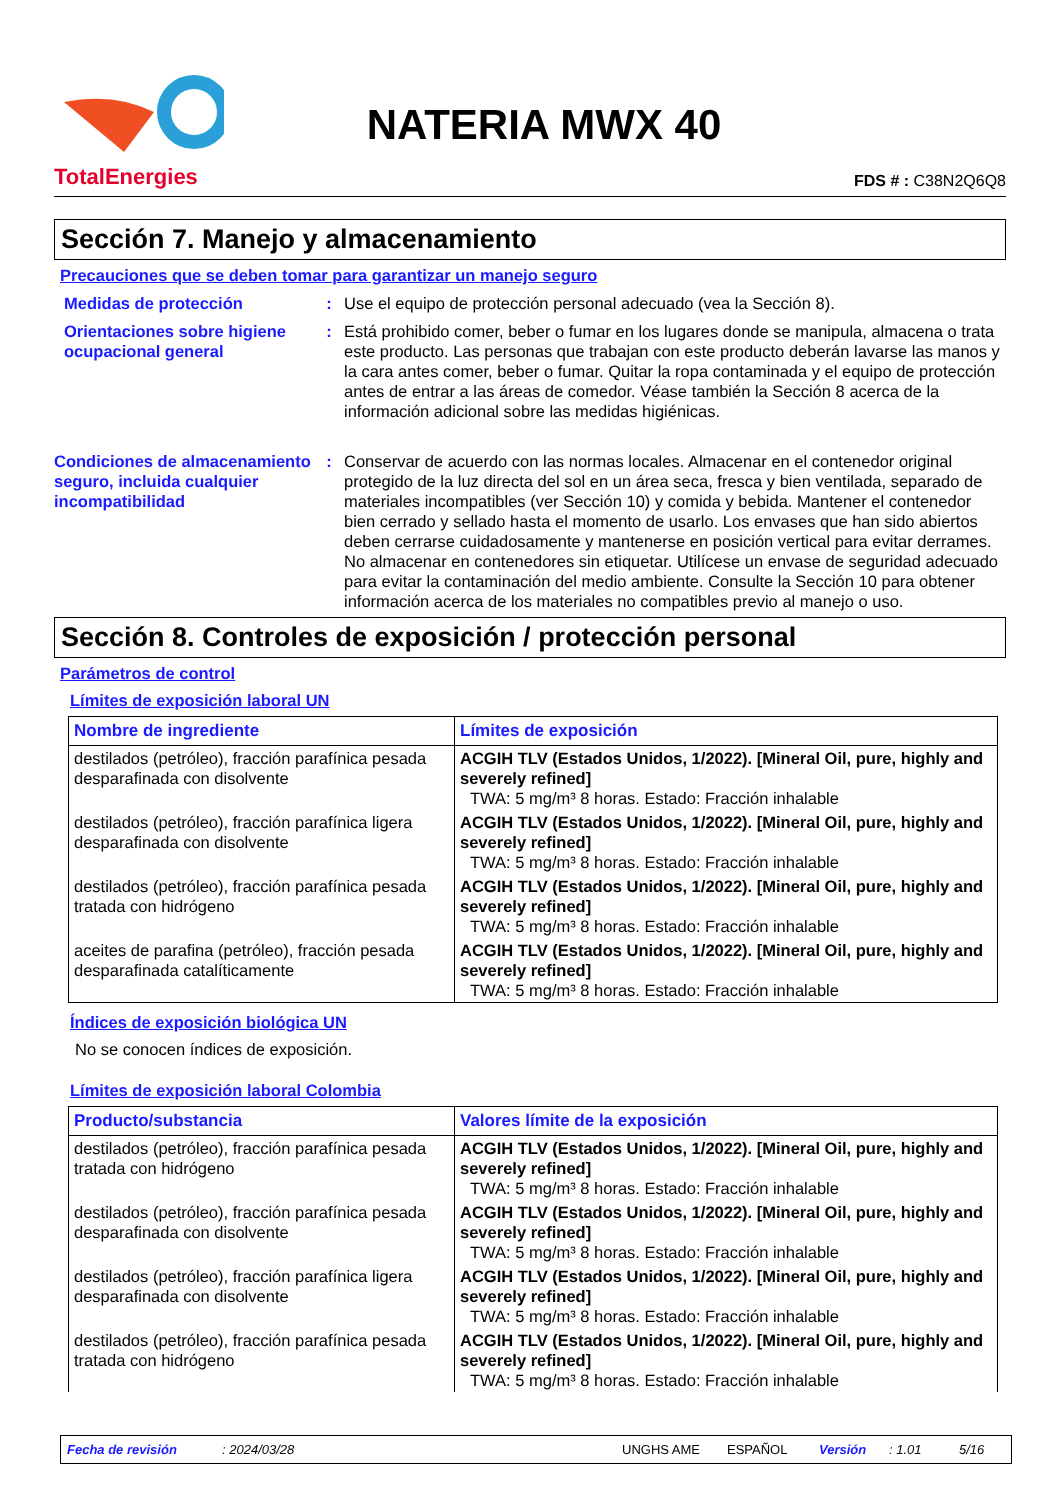TotalEnergies
NATERIA MWX 40
FDS # : C38N2Q6Q8
Sección 7. Manejo y almacenamiento
Precauciones que se deben tomar para garantizar un manejo seguro
Medidas de protección : Use el equipo de protección personal adecuado (vea la Sección 8).
Orientaciones sobre higiene ocupacional general
: Está prohibido comer, beber o fumar en los lugares donde se manipula, almacena o trata este producto. Las personas que trabajan con este producto deberán lavarse las manos y la cara antes comer, beber o fumar. Quitar la ropa contaminada y el equipo de protección antes de entrar a las áreas de comedor. Véase también la Sección 8 acerca de la información adicional sobre las medidas higiénicas.
Condiciones de almacenamiento seguro, incluida cualquier incompatibilidad
: Conservar de acuerdo con las normas locales. Almacenar en el contenedor original protegido de la luz directa del sol en un área seca, fresca y bien ventilada, separado de materiales incompatibles (ver Sección 10) y comida y bebida. Mantener el contenedor bien cerrado y sellado hasta el momento de usarlo. Los envases que han sido abiertos deben cerrarse cuidadosamente y mantenerse en posición vertical para evitar derrames. No almacenar en contenedores sin etiquetar. Utilícese un envase de seguridad adecuado para evitar la contaminación del medio ambiente. Consulte la Sección 10 para obtener información acerca de los materiales no compatibles previo al manejo o uso.
Sección 8. Controles de exposición / protección personal
Parámetros de control
Límites de exposición laboral UN
| Nombre de ingrediente | Límites de exposición |
| --- | --- |
| destilados (petróleo), fracción parafínica pesada desparafinada con disolvente | ACGIH TLV (Estados Unidos, 1/2022). [Mineral Oil, pure, highly and severely refined] TWA: 5 mg/m³ 8 horas. Estado: Fracción inhalable |
| destilados (petróleo), fracción parafínica ligera desparafinada con disolvente | ACGIH TLV (Estados Unidos, 1/2022). [Mineral Oil, pure, highly and severely refined] TWA: 5 mg/m³ 8 horas. Estado: Fracción inhalable |
| destilados (petróleo), fracción parafínica pesada tratada con hidrógeno | ACGIH TLV (Estados Unidos, 1/2022). [Mineral Oil, pure, highly and severely refined] TWA: 5 mg/m³ 8 horas. Estado: Fracción inhalable |
| aceites de parafina (petróleo), fracción pesada desparafinada catalíticamente | ACGIH TLV (Estados Unidos, 1/2022). [Mineral Oil, pure, highly and severely refined] TWA: 5 mg/m³ 8 horas. Estado: Fracción inhalable |
Índices de exposición biológica UN
No se conocen índices de exposición.
Límites de exposición laboral Colombia
| Producto/substancia | Valores límite de la exposición |
| --- | --- |
| destilados (petróleo), fracción parafínica pesada tratada con hidrógeno | ACGIH TLV (Estados Unidos, 1/2022). [Mineral Oil, pure, highly and severely refined] TWA: 5 mg/m³ 8 horas. Estado: Fracción inhalable |
| destilados (petróleo), fracción parafínica pesada desparafinada con disolvente | ACGIH TLV (Estados Unidos, 1/2022). [Mineral Oil, pure, highly and severely refined] TWA: 5 mg/m³ 8 horas. Estado: Fracción inhalable |
| destilados (petróleo), fracción parafínica ligera desparafinada con disolvente | ACGIH TLV (Estados Unidos, 1/2022). [Mineral Oil, pure, highly and severely refined] TWA: 5 mg/m³ 8 horas. Estado: Fracción inhalable |
| destilados (petróleo), fracción parafínica pesada tratada con hidrógeno | ACGIH TLV (Estados Unidos, 1/2022). [Mineral Oil, pure, highly and severely refined] TWA: 5 mg/m³ 8 horas. Estado: Fracción inhalable |
Fecha de revisión: 2024/03/28 UNGHS AME ESPAÑOL Versión: 1.01 5/16